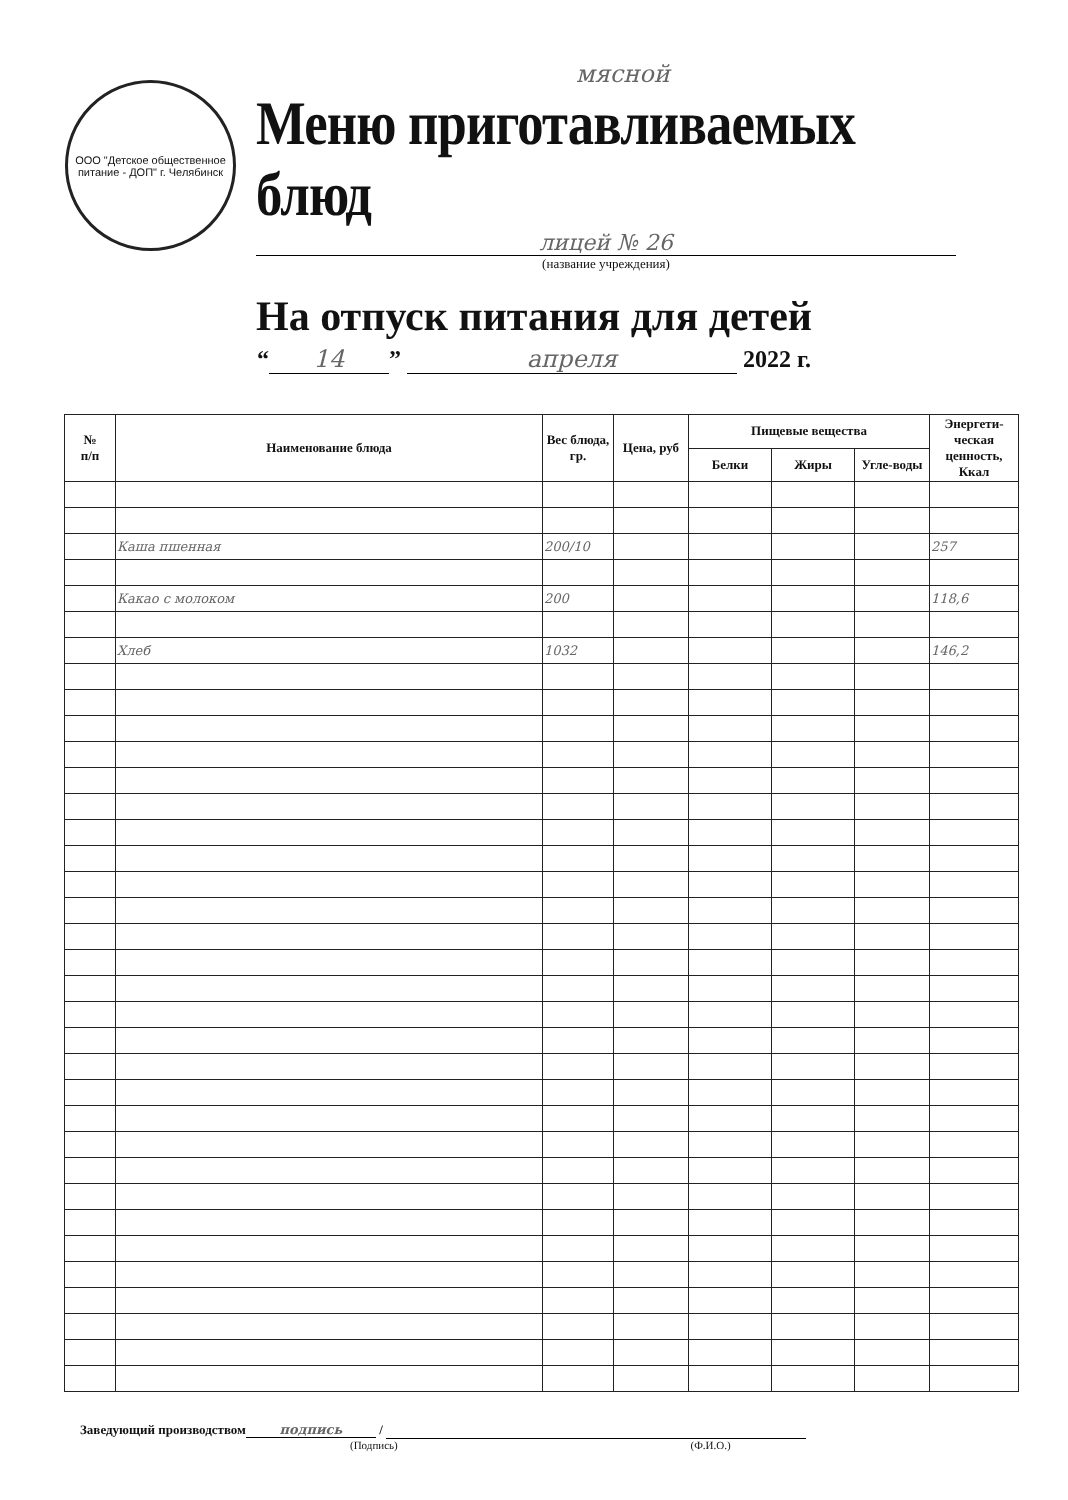ООО "Детское общественное питание - ДОП" г. Челябинск
мясной
Меню приготавливаемых блюд
лицей № 26
(название учреждения)
На отпуск питания для детей
“14” апреля 2022 г.
| № п/п | Наименование блюда | Вес блюда, гр. | Цена, руб | Пищевые вещества | | | Энергети-ческая ценность, Ккал |
| --- | --- | --- | --- | --- | --- | --- | --- |
| | | | | Белки | Жиры | Угле-воды | |
| | Каша пшенная | 200/10 | | | | | 257 |
| | Какао с молоком | 200 | | | | | 118,6 |
| | Хлеб | 1032 | | | | | 146,2 |
Заведующий производством подпись /
(Подпись) (Ф.И.О.)